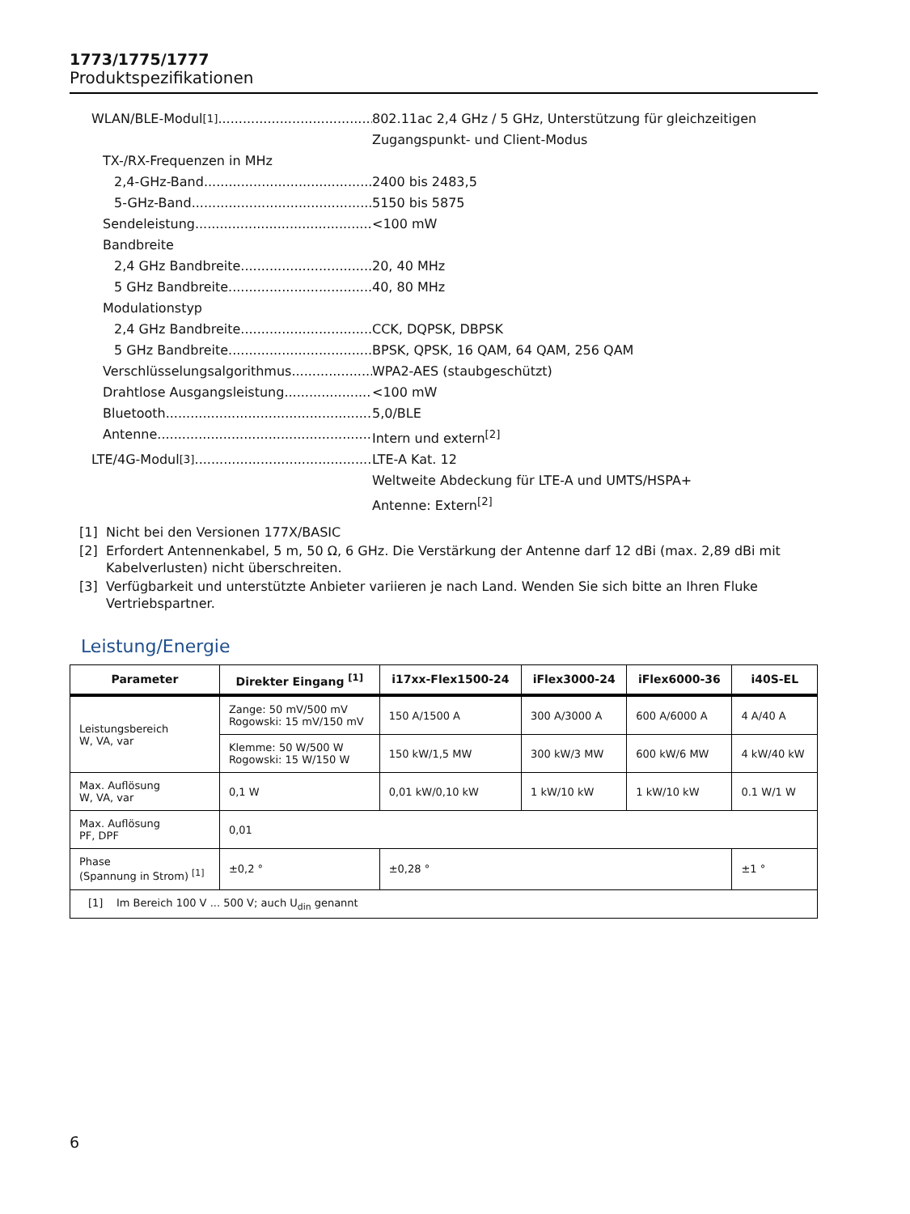1773/1775/1777
Produktspezifikationen
WLAN/BLE-Modul<sup>[1]</sup> 802.11ac 2,4 GHz / 5 GHz, Unterstützung für gleichzeitigen
Zugangspunkt- und Client-Modus
TX-/RX-Frequenzen in MHz
2,4-GHz-Band 2400 bis 2483,5
5-GHz-Band 5150 bis 5875
Sendeleistung <100 mW
Bandbreite
2,4 GHz Bandbreite 20, 40 MHz
5 GHz Bandbreite 40, 80 MHz
Modulationstyp
2,4 GHz Bandbreite CCK, DQPSK, DBPSK
5 GHz Bandbreite BPSK, QPSK, 16 QAM, 64 QAM, 256 QAM
Verschlüsselungsalgorithmus WPA2-AES (staubgeschützt)
Drahtlose Ausgangsleistung <100 mW
Bluetooth 5,0/BLE
Antenne Intern und extern<sup>[2]</sup>
LTE/4G-Modul<sup>[3]</sup> LTE-A Kat. 12
Weltweite Abdeckung für LTE-A und UMTS/HSPA+
Antenne: Extern<sup>[2]</sup>
[1] Nicht bei den Versionen 177X/BASIC
[2] Erfordert Antennenkabel, 5 m, 50 Ω, 6 GHz. Die Verstärkung der Antenne darf 12 dBi (max. 2,89 dBi mit Kabelverlusten) nicht überschreiten.
[3] Verfügbarkeit und unterstützte Anbieter variieren je nach Land. Wenden Sie sich bitte an Ihren Fluke Vertriebspartner.
Leistung/Energie
| Parameter | Direkter Eingang <sup>[1]</sup> | i17xx-Flex1500-24 | iFlex3000-24 | iFlex6000-36 | i40S-EL |
| --- | --- | --- | --- | --- | --- |
| Leistungsbereich W, VA, var | Zange: 50 mV/500 mV Rogowski: 15 mV/150 mV | 150 A/1500 A | 300 A/3000 A | 600 A/6000 A | 4 A/40 A |
| | Klemme: 50 W/500 W Rogowski: 15 W/150 W | 150 kW/1,5 MW | 300 kW/3 MW | 600 kW/6 MW | 4 kW/40 kW |
| Max. Auflösung W, VA, var | 0,1 W | 0,01 kW/0,10 kW | 1 kW/10 kW | 1 kW/10 kW | 0.1 W/1 W |
| Max. Auflösung PF, DPF | 0,01 | | | | |
| Phase (Spannung in Strom) <sup>[1]</sup> | ±0,2 ° | ±0,28 ° | | | ±1 ° |
| [1] Im Bereich 100 V ... 500 V; auch U<sub>din</sub> genannt | | | | | |
6